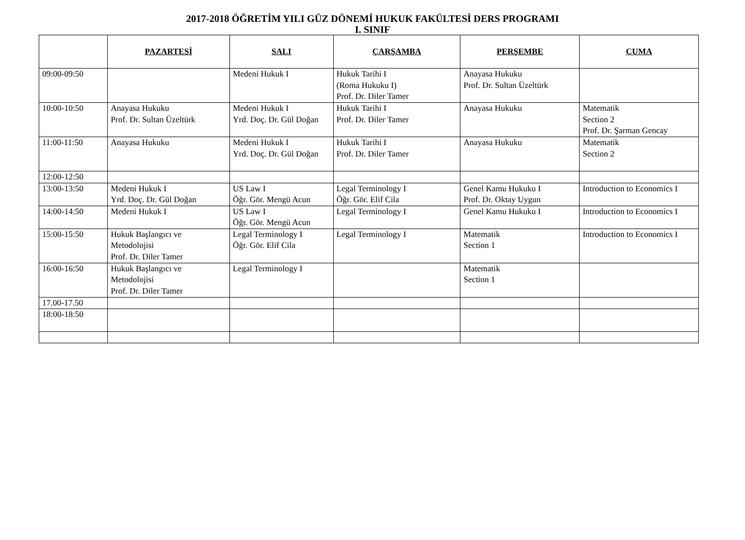2017-2018 ÖĞRETİM YILI GÜZ DÖNEMİ HUKUK FAKÜLTESİ DERS PROGRAMI
I. SINIF
| | PAZARTESİ | SALI | ÇARŞAMBA | PERŞEMBE | CUMA |
| --- | --- | --- | --- | --- | --- |
| 09:00-09:50 | | Medeni Hukuk I | Hukuk Tarihi I (Roma Hukuku I) Prof. Dr. Diler Tamer | Anayasa Hukuku Prof. Dr. Sultan Üzeltürk | |
| 10:00-10:50 | Anayasa Hukuku Prof. Dr. Sultan Üzeltürk | Medeni Hukuk I Yrd. Doç. Dr. Gül Doğan | Hukuk Tarihi I Prof. Dr. Diler Tamer | Anayasa Hukuku | Matematik Section 2 Prof. Dr. Şarman Gencay |
| 11:00-11:50 | Anayasa Hukuku | Medeni Hukuk I Yrd. Doç. Dr. Gül Doğan | Hukuk Tarihi I Prof. Dr. Diler Tamer | Anayasa Hukuku | Matematik Section 2 |
| 12:00-12:50 | | | | | |
| 13:00-13:50 | Medeni Hukuk I Yrd. Doç. Dr. Gül Doğan | US Law I Öğr. Gör. Mengü Acun | Legal Terminology I Öğr. Gör. Elif Cila | Genel Kamu Hukuku I Prof. Dr. Oktay Uygun | Introduction to Economics I |
| 14:00-14:50 | Medeni Hukuk I | US Law I Öğr. Gör. Mengü Acun | Legal Terminology I | Genel Kamu Hukuku I | Introduction to Economics I |
| 15:00-15:50 | Hukuk Başlangıcı ve Metodolojisi Prof. Dr. Diler Tamer | Legal Terminology I Öğr. Gör. Elif Cila | Legal Terminology I | Matematik Section 1 | Introduction to Economics I |
| 16:00-16:50 | Hukuk Başlangıcı ve Metodolojisi Prof. Dr. Diler Tamer | Legal Terminology I | | Matematik Section 1 | |
| 17.00-17.50 | | | | | |
| 18:00-18:50 | | | | | |